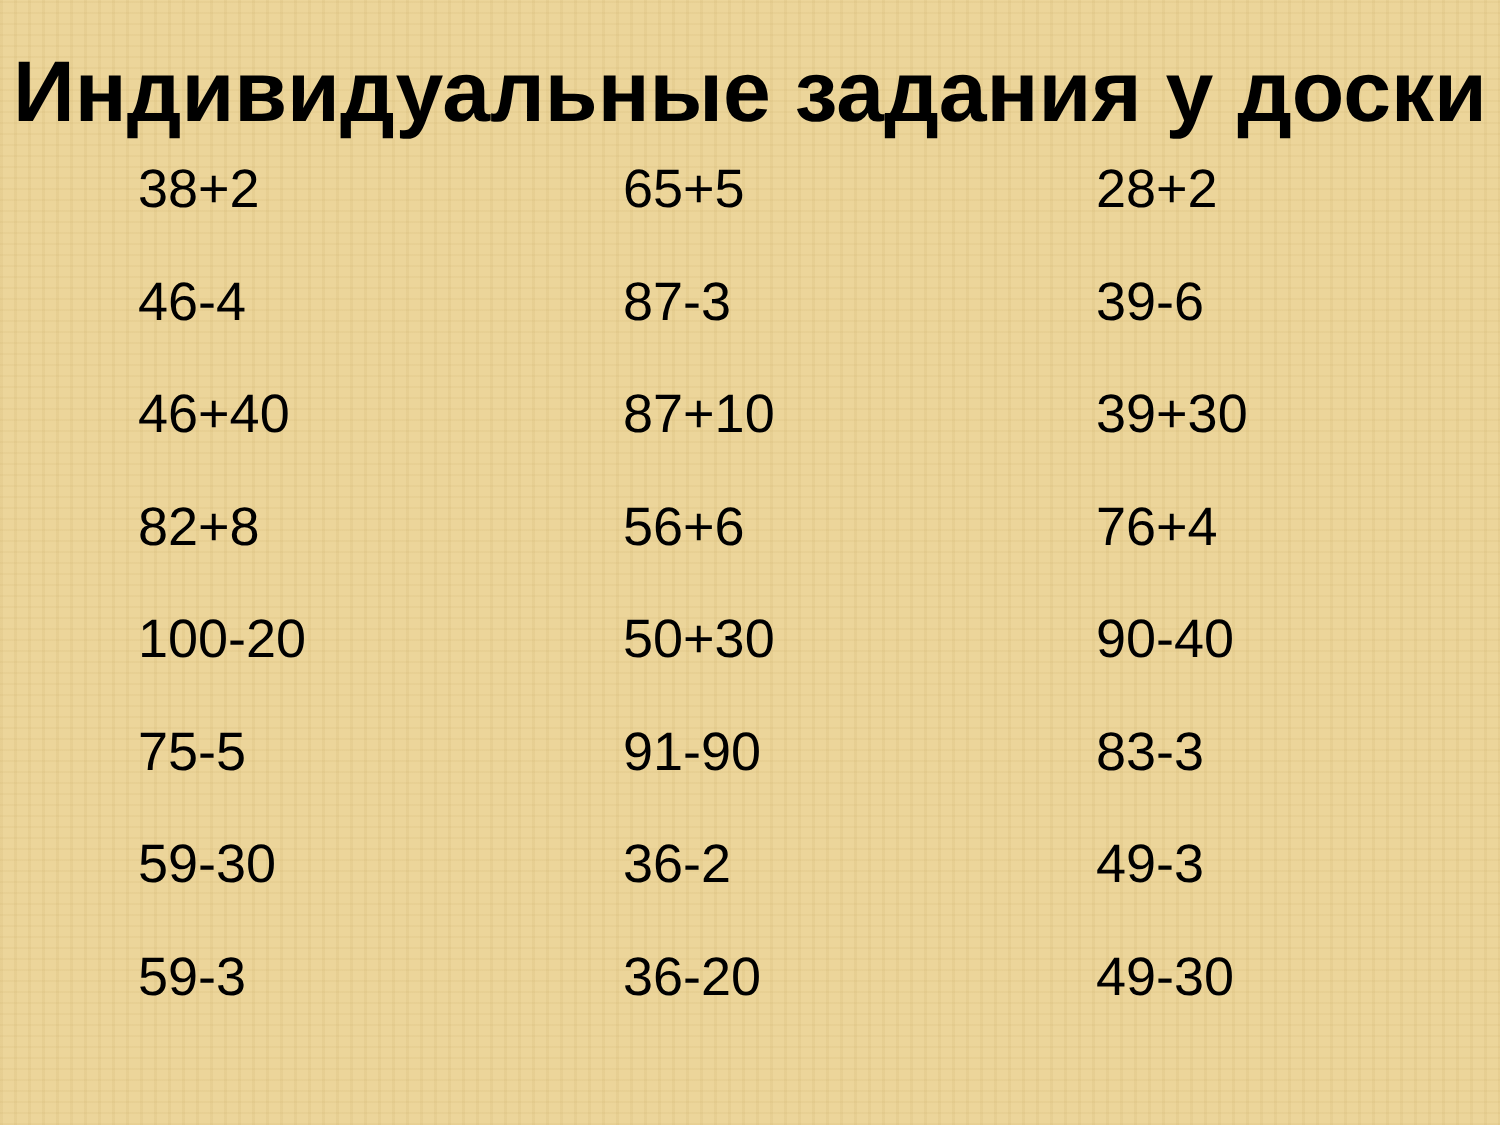Индивидуальные задания у доски
38+2
46-4
46+40
82+8
100-20
75-5
59-30
59-3
65+5
87-3
87+10
56+6
50+30
91-90
36-2
36-20
28+2
39-6
39+30
76+4
90-40
83-3
49-3
49-30